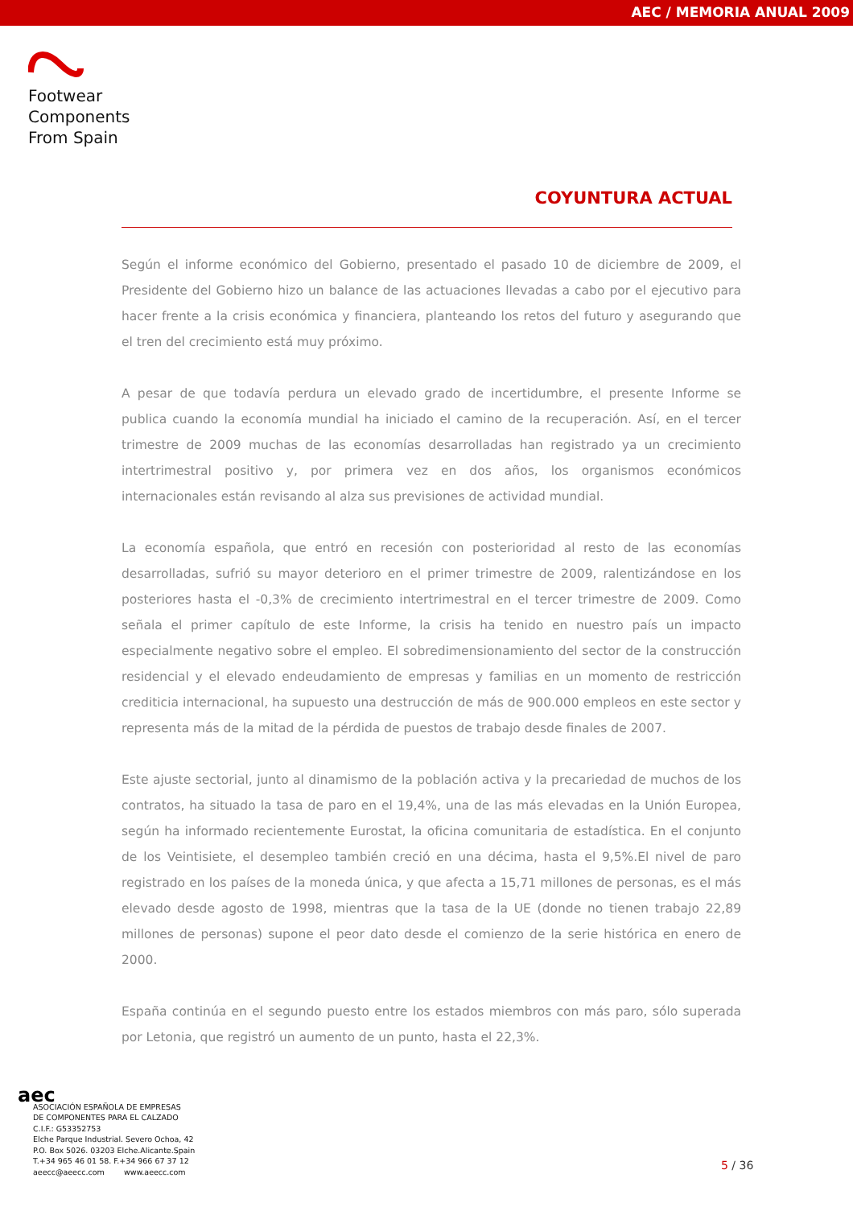AEC / MEMORIA ANUAL 2009
Footwear
Components
From Spain
COYUNTURA ACTUAL
Según el informe económico del Gobierno, presentado el pasado 10 de diciembre de 2009, el Presidente del Gobierno hizo un balance de las actuaciones llevadas a cabo por el ejecutivo para hacer frente a la crisis económica y financiera, planteando los retos del futuro y asegurando que el tren del crecimiento está muy próximo.
A pesar de que todavía perdura un elevado grado de incertidumbre, el presente Informe se publica cuando la economía mundial ha iniciado el camino de la recuperación. Así, en el tercer trimestre de 2009 muchas de las economías desarrolladas han registrado ya un crecimiento intertrimestral positivo y, por primera vez en dos años, los organismos económicos internacionales están revisando al alza sus previsiones de actividad mundial.
La economía española, que entró en recesión con posterioridad al resto de las economías desarrolladas, sufrió su mayor deterioro en el primer trimestre de 2009, ralentizándose en los posteriores hasta el -0,3% de crecimiento intertrimestral en el tercer trimestre de 2009. Como señala el primer capítulo de este Informe, la crisis ha tenido en nuestro país un impacto especialmente negativo sobre el empleo. El sobredimensionamiento del sector de la construcción residencial y el elevado endeudamiento de empresas y familias en un momento de restricción crediticia internacional, ha supuesto una destrucción de más de 900.000 empleos en este sector y representa más de la mitad de la pérdida de puestos de trabajo desde finales de 2007.
Este ajuste sectorial, junto al dinamismo de la población activa y la precariedad de muchos de los contratos, ha situado la tasa de paro en el 19,4%, una de las más elevadas en la Unión Europea, según ha informado recientemente Eurostat, la oficina comunitaria de estadística. En el conjunto de los Veintisiete, el desempleo también creció en una décima, hasta el 9,5%.El nivel de paro registrado en los países de la moneda única, y que afecta a 15,71 millones de personas, es el más elevado desde agosto de 1998, mientras que la tasa de la UE (donde no tienen trabajo 22,89 millones de personas) supone el peor dato desde el comienzo de la serie histórica en enero de 2000.
España continúa en el segundo puesto entre los estados miembros con más paro, sólo superada por Letonia, que registró un aumento de un punto, hasta el 22,3%.
aec
ASOCIACIÓN ESPAÑOLA DE EMPRESAS
DE COMPONENTES PARA EL CALZADO
C.I.F.: G53352753
Elche Parque Industrial. Severo Ochoa, 42
P.O. Box 5026. 03203 Elche.Alicante.Spain
T.+34 965 46 01 58. F.+34 966 67 37 12
aeecc@aeecc.com www.aeecc.com
5 / 36